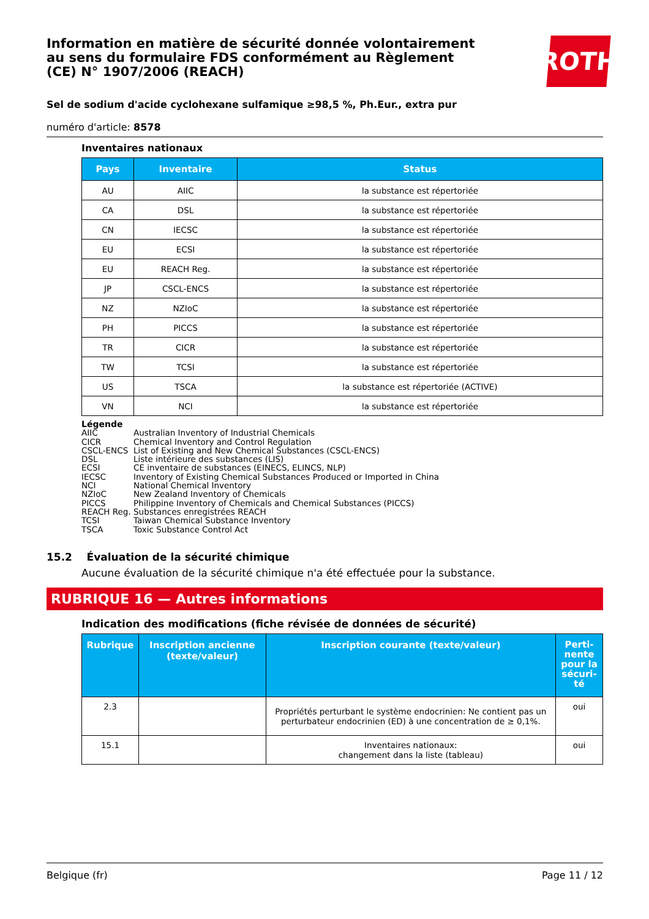ROTH
Information en matière de sécurité donnée volontairement au sens du formulaire FDS conformément au Règlement (CE) N° 1907/2006 (REACH)
Sel de sodium d'acide cyclohexane sulfamique ≥98,5 %, Ph.Eur., extra pur
numéro d'article: 8578
Inventaires nationaux
| Pays | Inventaire | Status |
| --- | --- | --- |
| AU | AIIC | la substance est répertoriée |
| CA | DSL | la substance est répertoriée |
| CN | IECSC | la substance est répertoriée |
| EU | ECSI | la substance est répertoriée |
| EU | REACH Reg. | la substance est répertoriée |
| JP | CSCL-ENCS | la substance est répertoriée |
| NZ | NZIoC | la substance est répertoriée |
| PH | PICCS | la substance est répertoriée |
| TR | CICR | la substance est répertoriée |
| TW | TCSI | la substance est répertoriée |
| US | TSCA | la substance est répertoriée (ACTIVE) |
| VN | NCI | la substance est répertoriée |
Légende
AIIC Australian Inventory of Industrial Chemicals
CICR Chemical Inventory and Control Regulation
CSCL-ENCS List of Existing and New Chemical Substances (CSCL-ENCS)
DSL Liste intérieure des substances (LIS)
ECSI CE inventaire de substances (EINECS, ELINCS, NLP)
IECSC Inventory of Existing Chemical Substances Produced or Imported in China
NCI National Chemical Inventory
NZIoC New Zealand Inventory of Chemicals
PICCS Philippine Inventory of Chemicals and Chemical Substances (PICCS)
REACH Reg. Substances enregistrées REACH
TCSI Taiwan Chemical Substance Inventory
TSCA Toxic Substance Control Act
15.2 Évaluation de la sécurité chimique
Aucune évaluation de la sécurité chimique n'a été effectuée pour la substance.
RUBRIQUE 16 — Autres informations
Indication des modifications (fiche révisée de données de sécurité)
| Rubrique | Inscription ancienne (texte/valeur) | Inscription courante (texte/valeur) | Perti- nente pour la sécuri- té |
| --- | --- | --- | --- |
| 2.3 | | Propriétés perturbant le système endocrinien: Ne contient pas un perturbateur endocrinien (ED) à une concentration de ≥ 0,1%. | oui |
| 15.1 | | Inventaires nationaux: changement dans la liste (tableau) | oui |
Belgique (fr) Page 11 / 12